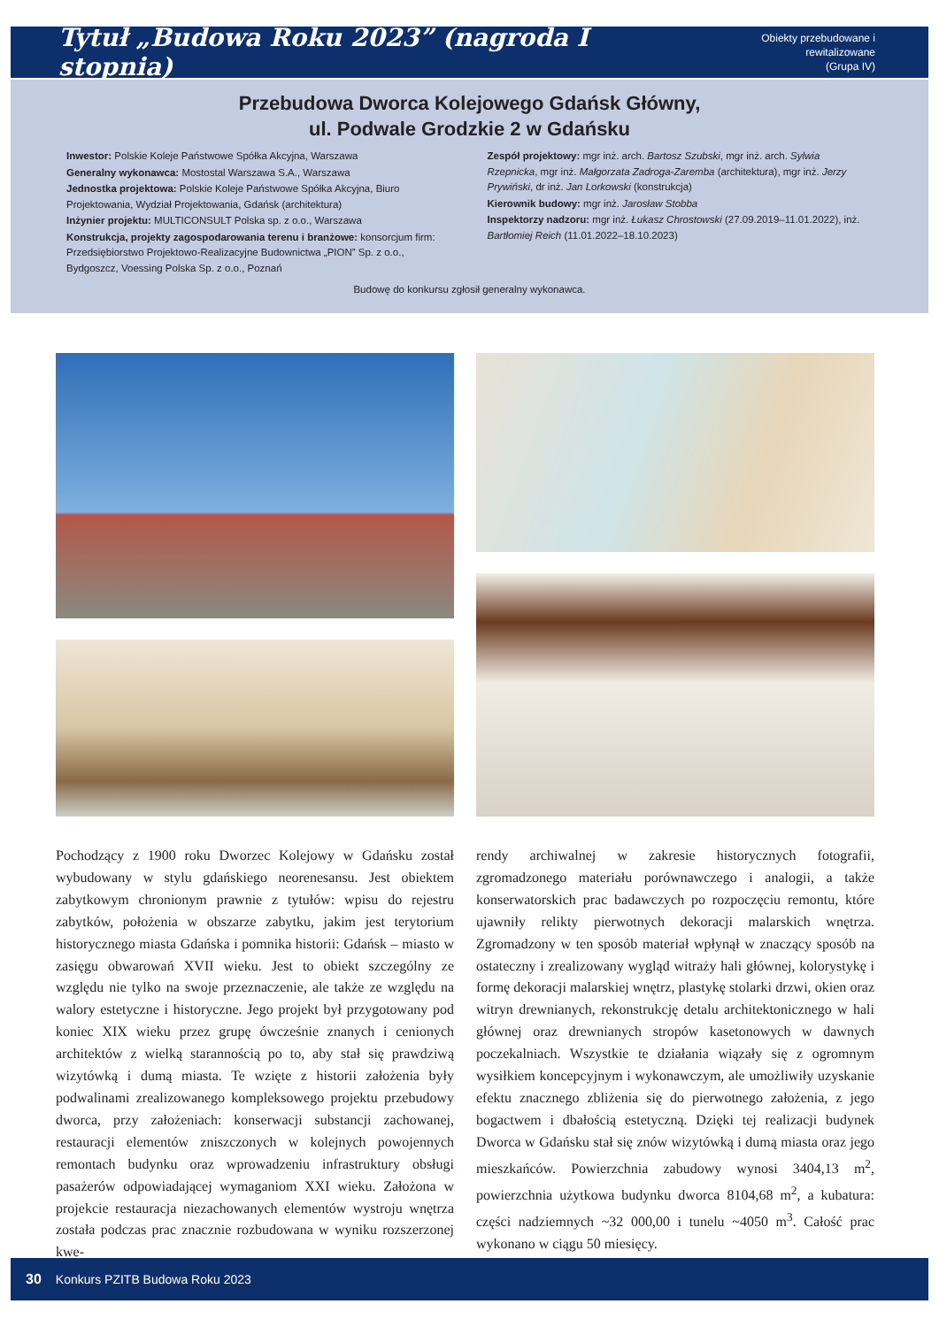Tytuł „Budowa Roku 2023” (nagroda I stopnia)
Obiekty przebudowane i rewitalizowane
(Grupa IV)
Przebudowa Dworca Kolejowego Gdańsk Główny,
ul. Podwale Grodzkie 2 w Gdańsku
Inwestor: Polskie Koleje Państwowe Spółka Akcyjna, Warszawa
Generalny wykonawca: Mostostal Warszawa S.A., Warszawa
Jednostka projektowa: Polskie Koleje Państwowe Spółka Akcyjna, Biuro Projektowania, Wydział Projektowania, Gdańsk (architektura)
Inżynier projektu: MULTICONSULT Polska sp. z o.o., Warszawa
Konstrukcja, projekty zagospodarowania terenu i branżowe: konsorcjum firm: Przedsiębiorstwo Projektowo-Realizacyjne Budownictwa „PION” Sp. z o.o., Bydgoszcz, Voessing Polska Sp. z o.o., Poznań
Zespół projektowy: mgr inż. arch. Bartosz Szubski, mgr inż. arch. Sylwia Rzepnicka, mgr inż. Małgorzata Zadroga-Zaremba (architektura), mgr inż. Jerzy Prywiński, dr inż. Jan Lorkowski (konstrukcja)
Kierownik budowy: mgr inż. Jarosław Stobba
Inspektorzy nadzoru: mgr inż. Łukasz Chrostowski (27.09.2019–11.01.2022), inż. Bartłomiej Reich (11.01.2022–18.10.2023)
Budowę do konkursu zgłosił generalny wykonawca.
Pochodzący z 1900 roku Dworzec Kolejowy w Gdańsku został wybudowany w stylu gdańskiego neorenesansu. Jest obiektem zabytkowym chronionym prawnie z tytułów: wpisu do rejestru zabytków, położenia w obszarze zabytku, jakim jest terytorium historycznego miasta Gdańska i pomnika historii: Gdańsk – miasto w zasięgu obwarowań XVII wieku. Jest to obiekt szczególny ze względu nie tylko na swoje przeznaczenie, ale także ze względu na walory estetyczne i historyczne. Jego projekt był przygotowany pod koniec XIX wieku przez grupę ówcześnie znanych i cenionych architektów z wielką starannością po to, aby stał się prawdziwą wizytówką i dumą miasta. Te wzięte z historii założenia były podwalinami zrealizowanego kompleksowego projektu przebudowy dworca, przy założeniach: konserwacji substancji zachowanej, restauracji elementów zniszczonych w kolejnych powojennych remontach budynku oraz wprowadzeniu infrastruktury obsługi pasażerów odpowiadającej wymaganiom XXI wieku. Założona w projekcie restauracja niezachowanych elementów wystroju wnętrza została podczas prac znacznie rozbudowana w wyniku rozszerzonej kwe-
rendy archiwalnej w zakresie historycznych fotografii, zgromadzonego materiału porównawczego i analogii, a także konserwatorskich prac badawczych po rozpoczęciu remontu, które ujawniły relikty pierwotnych dekoracji malarskich wnętrza. Zgromadzony w ten sposób materiał wpłynął w znaczący sposób na ostateczny i zrealizowany wygląd witraży hali głównej, kolorystykę i formę dekoracji malarskiej wnętrz, plastykę stolarki drzwi, okien oraz witryn drewnianych, rekonstrukcję detalu architektonicznego w hali głównej oraz drewnianych stropów kasetonowych w dawnych poczekalniach. Wszystkie te działania wiązały się z ogromnym wysiłkiem koncepcyjnym i wykonawczym, ale umożliwiły uzyskanie efektu znacznego zbliżenia się do pierwotnego założenia, z jego bogactwem i dbałością estetyczną. Dzięki tej realizacji budynek Dworca w Gdańsku stał się znów wizytówką i dumą miasta oraz jego mieszkańców. Powierzchnia zabudowy wynosi 3404,13 m<sup>2</sup>, powierzchnia użytkowa budynku dworca 8104,68 m<sup>2</sup>, a kubatura: części nadziemnych ~32 000,00 i tunelu ~4050 m<sup>3</sup>. Całość prac wykonano w ciągu 50 miesięcy.
30 Konkurs PZITB Budowa Roku 2023